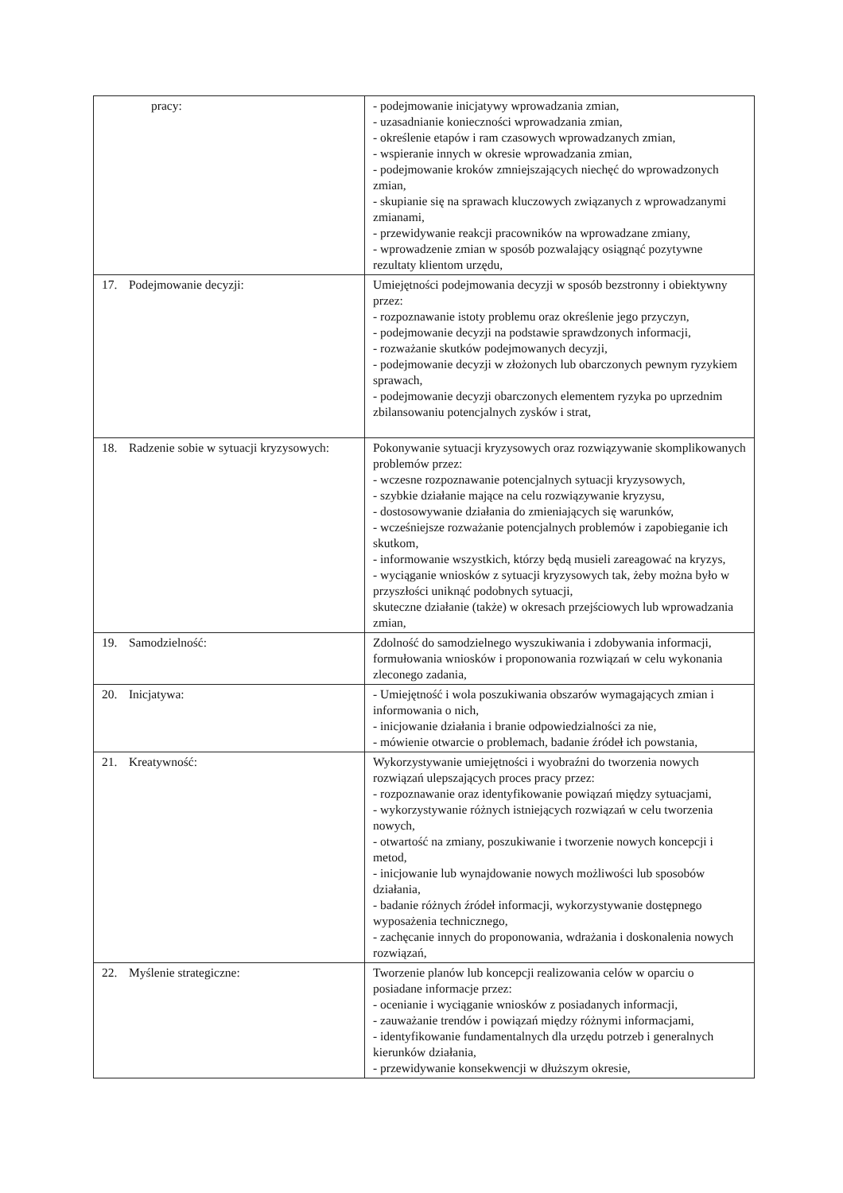| pracy: | - podejmowanie inicjatywy wprowadzania zmian, - uzasadnianie konieczności wprowadzania zmian, - określenie etapów i ram czasowych wprowadzanych zmian, - wspieranie innych w okresie wprowadzania zmian, - podejmowanie kroków zmniejszających niechęć do wprowadzonych zmian, - skupianie się na sprawach kluczowych związanych z wprowadzanymi zmianami, - przewidywanie reakcji pracowników na wprowadzane zmiany, - wprowadzenie zmian w sposób pozwalający osiągnąć pozytywne rezultaty klientom urzędu, |
| 17. Podejmowanie decyzji: | Umiejętności podejmowania decyzji w sposób bezstronny i obiektywny przez: - rozpoznawanie istoty problemu oraz określenie jego przyczyn, - podejmowanie decyzji na podstawie sprawdzonych informacji, - rozważanie skutków podejmowanych decyzji, - podejmowanie decyzji w złożonych lub obarczonych pewnym ryzykiem sprawach, - podejmowanie decyzji obarczonych elementem ryzyka po uprzednim zbilansowaniu potencjalnych zysków i strat, |
| 18. Radzenie sobie w sytuacji kryzysowych: | Pokonywanie sytuacji kryzysowych oraz rozwiązywanie skomplikowanych problemów przez: - wczesne rozpoznawanie potencjalnych sytuacji kryzysowych, - szybkie działanie mające na celu rozwiązywanie kryzysu, - dostosowywanie działania do zmieniających się warunków, - wcześniejsze rozważanie potencjalnych problemów i zapobieganie ich skutkom, - informowanie wszystkich, którzy będą musieli zareagować na kryzys, - wyciąganie wniosków z sytuacji kryzysowych tak, żeby można było w przyszłości uniknąć podobnych sytuacji, skuteczne działanie (także) w okresach przejściowych lub wprowadzania zmian, |
| 19. Samodzielność: | Zdolność do samodzielnego wyszukiwania i zdobywania informacji, formułowania wniosków i proponowania rozwiązań w celu wykonania zleconego zadania, |
| 20. Inicjatywa: | - Umiejętność i wola poszukiwania obszarów wymagających zmian i informowania o nich, - inicjowanie działania i branie odpowiedzialności za nie, - mówienie otwarcie o problemach, badanie źródeł ich powstania, |
| 21. Kreatywność: | Wykorzystywanie umiejętności i wyobraźni do tworzenia nowych rozwiązań ulepszających proces pracy przez: - rozpoznawanie oraz identyfikowanie powiązań między sytuacjami, - wykorzystywanie różnych istniejących rozwiązań w celu tworzenia nowych, - otwartość na zmiany, poszukiwanie i tworzenie nowych koncepcji i metod, - inicjowanie lub wynajdowanie nowych możliwości lub sposobów działania, - badanie różnych źródeł informacji, wykorzystywanie dostępnego wyposażenia technicznego, - zachęcanie innych do proponowania, wdrażania i doskonalenia nowych rozwiązań, |
| 22. Myślenie strategiczne: | Tworzenie planów lub koncepcji realizowania celów w oparciu o posiadane informacje przez: - ocenianie i wyciąganie wniosków z posiadanych informacji, - zauważanie trendów i powiązań między różnymi informacjami, - identyfikowanie fundamentalnych dla urzędu potrzeb i generalnych kierunków działania, - przewidywanie konsekwencji w dłuższym okresie, |